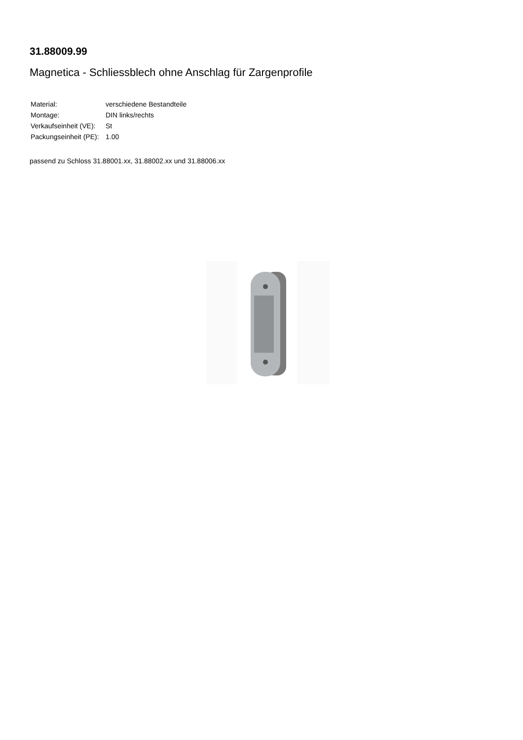31.88009.99
Magnetica - Schliessblech ohne Anschlag für Zargenprofile
| Material: | verschiedene Bestandteile |
| Montage: | DIN links/rechts |
| Verkaufseinheit (VE): | St |
| Packungseinheit (PE): | 1.00 |
passend zu Schloss 31.88001.xx, 31.88002.xx und 31.88006.xx